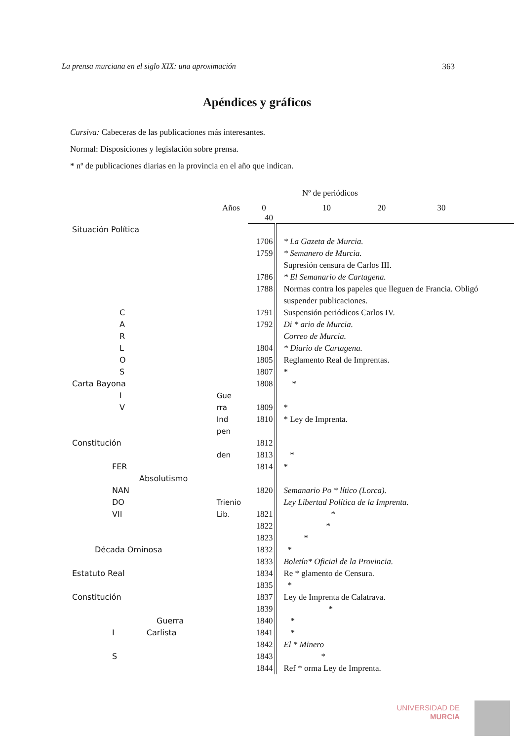La prensa murciana en el siglo XIX: una aproximación 363
Apéndices y gráficos
Cursiva: Cabeceras de las publicaciones más interesantes.
Normal: Disposiciones y legislación sobre prensa.
* nº de publicaciones diarias en la provincia en el año que indican.
Nº de periódicos
Años 0 10 20 30 40
| Situación Política | | | |
| | | 1706 | * La Gazeta de Murcia. |
| | | 1759 | * Semanero de Murcia. |
| | | | Supresión censura de Carlos III. |
| | | 1786 | * El Semanario de Cartagena. |
| | | 1788 | Normas contra los papeles que lleguen de Francia. Obligó |
| | | | suspender publicaciones. |
| C | | 1791 | Suspensión periódicos Carlos IV. |
| A | | 1792 | Di * ario de Murcia. |
| R | | | Correo de Murcia. |
| L | | 1804 | * Diario de Cartagena. |
| O | | 1805 | Reglamento Real de Imprentas. |
| S | | 1807 | * |
| Carta Bayona | | 1808 | * |
| I | Gue | | |
| V | rra | 1809 | * |
| | Ind | 1810 | * Ley de Imprenta. |
| | pen | | |
| Constitución | | 1812 | |
| | den | 1813 | * |
| FER | | 1814 | * |
| Absolutismo | | | |
| NAN | | 1820 | Semanario Po * lítico (Lorca). |
| DO | Trienio | | Ley Libertad Política de la Imprenta. |
| VII | Lib. | 1821 | * |
| | | 1822 | * |
| | | 1823 | * |
| Década Ominosa | | 1832 | * |
| | | 1833 | Boletín* Oficial de la Provincia. |
| Estatuto Real | | 1834 | Re * glamento de Censura. |
| | | 1835 | * |
| Constitución | | 1837 | Ley de Imprenta de Calatrava. |
| | | 1839 | * |
| Guerra | | 1840 | * |
| I Carlista | | 1841 | * |
| | | 1842 | El * Minero |
| S | | 1843 | * |
| | | 1844 | Ref * orma Ley de Imprenta. |
UNIVERSIDAD DE
MURCIA